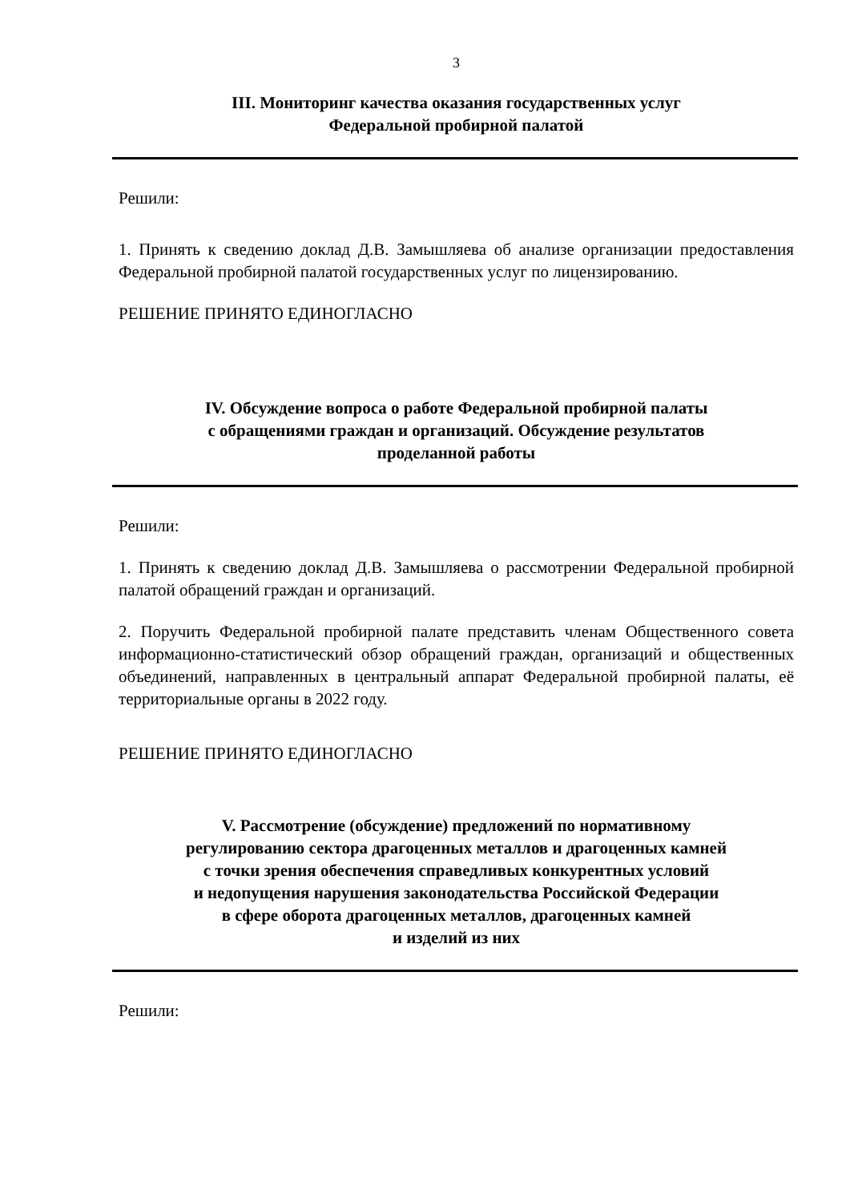3
III. Мониторинг качества оказания государственных услуг
Федеральной пробирной палатой
Решили:
1. Принять к сведению доклад Д.В. Замышляева об анализе организации предоставления Федеральной пробирной палатой государственных услуг по лицензированию.
РЕШЕНИЕ ПРИНЯТО ЕДИНОГЛАСНО
IV. Обсуждение вопроса о работе Федеральной пробирной палаты
с обращениями граждан и организаций. Обсуждение результатов
проделанной работы
Решили:
1. Принять к сведению доклад Д.В. Замышляева о рассмотрении Федеральной пробирной палатой обращений граждан и организаций.
2. Поручить Федеральной пробирной палате представить членам Общественного совета информационно-статистический обзор обращений граждан, организаций и общественных объединений, направленных в центральный аппарат Федеральной пробирной палаты, её территориальные органы в 2022 году.
РЕШЕНИЕ ПРИНЯТО ЕДИНОГЛАСНО
V. Рассмотрение (обсуждение) предложений по нормативному
регулированию сектора драгоценных металлов и драгоценных камней
с точки зрения обеспечения справедливых конкурентных условий
и недопущения нарушения законодательства Российской Федерации
в сфере оборота драгоценных металлов, драгоценных камней
и изделий из них
Решили: